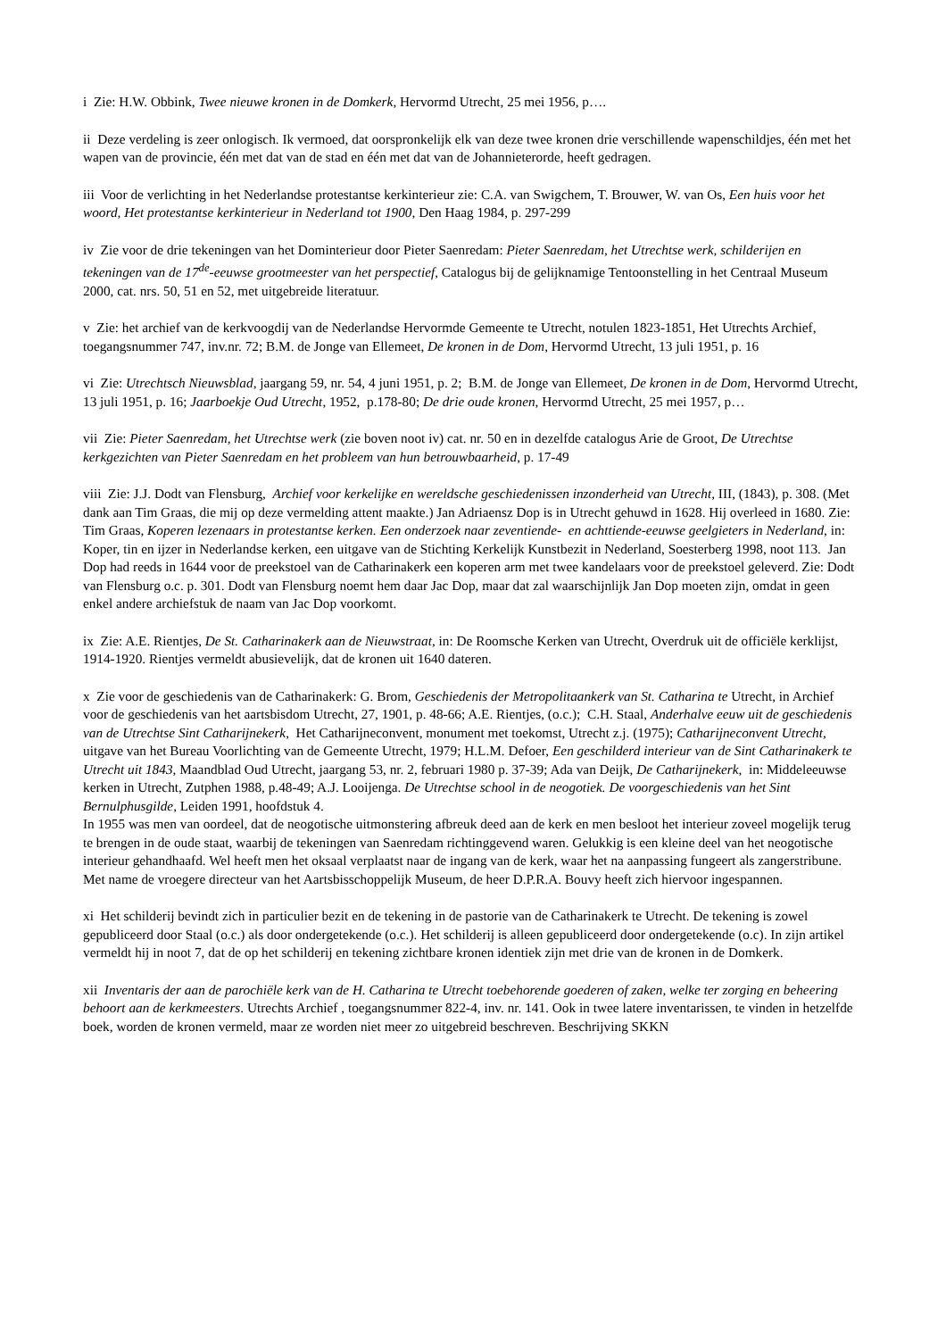i Zie: H.W. Obbink, Twee nieuwe kronen in de Domkerk, Hervormd Utrecht, 25 mei 1956, p….
ii Deze verdeling is zeer onlogisch. Ik vermoed, dat oorspronkelijk elk van deze twee kronen drie verschillende wapenschildjes, één met het wapen van de provincie, één met dat van de stad en één met dat van de Johannieterorde, heeft gedragen.
iii Voor de verlichting in het Nederlandse protestantse kerkinterieur zie: C.A. van Swigchem, T. Brouwer, W. van Os, Een huis voor het woord, Het protestantse kerkinterieur in Nederland tot 1900, Den Haag 1984, p. 297-299
iv Zie voor de drie tekeningen van het Dominterieur door Pieter Saenredam: Pieter Saenredam, het Utrechtse werk, schilderijen en tekeningen van de 17<sup>de</sup>-eeuwse grootmeester van het perspectief, Catalogus bij de gelijknamige Tentoonstelling in het Centraal Museum 2000, cat. nrs. 50, 51 en 52, met uitgebreide literatuur.
v Zie: het archief van de kerkvoogdij van de Nederlandse Hervormde Gemeente te Utrecht, notulen 1823-1851, Het Utrechts Archief, toegangsnummer 747, inv.nr. 72; B.M. de Jonge van Ellemeet, De kronen in de Dom, Hervormd Utrecht, 13 juli 1951, p. 16
vi Zie: Utrechtsch Nieuwsblad, jaargang 59, nr. 54, 4 juni 1951, p. 2; B.M. de Jonge van Ellemeet, De kronen in de Dom, Hervormd Utrecht, 13 juli 1951, p. 16; Jaarboekje Oud Utrecht, 1952, p.178-80; De drie oude kronen, Hervormd Utrecht, 25 mei 1957, p…
vii Zie: Pieter Saenredam, het Utrechtse werk (zie boven noot iv) cat. nr. 50 en in dezelfde catalogus Arie de Groot, De Utrechtse kerkgezichten van Pieter Saenredam en het probleem van hun betrouwbaarheid, p. 17-49
viii Zie: J.J. Dodt van Flensburg, Archief voor kerkelijke en wereldsche geschiedenissen inzonderheid van Utrecht, III, (1843), p. 308. (Met dank aan Tim Graas, die mij op deze vermelding attent maakte.) Jan Adriaensz Dop is in Utrecht gehuwd in 1628. Hij overleed in 1680. Zie: Tim Graas, Koperen lezenaars in protestantse kerken. Een onderzoek naar zeventiende- en achttiende-eeuwse geelgieters in Nederland, in: Koper, tin en ijzer in Nederlandse kerken, een uitgave van de Stichting Kerkelijk Kunstbezit in Nederland, Soesterberg 1998, noot 113. Jan Dop had reeds in 1644 voor de preekstoel van de Catharinakerk een koperen arm met twee kandelaars voor de preekstoel geleverd. Zie: Dodt van Flensburg o.c. p. 301. Dodt van Flensburg noemt hem daar Jac Dop, maar dat zal waarschijnlijk Jan Dop moeten zijn, omdat in geen enkel andere archiefstuk de naam van Jac Dop voorkomt.
ix Zie: A.E. Rientjes, De St. Catharinakerk aan de Nieuwstraat, in: De Roomsche Kerken van Utrecht, Overdruk uit de officiële kerklijst, 1914-1920. Rientjes vermeldt abusievelijk, dat de kronen uit 1640 dateren.
x Zie voor de geschiedenis van de Catharinakerk: G. Brom, Geschiedenis der Metropolitaankerk van St. Catharina te Utrecht, in Archief voor de geschiedenis van het aartsbisdom Utrecht, 27, 1901, p. 48-66; A.E. Rientjes, (o.c.); C.H. Staal, Anderhalve eeuw uit de geschiedenis van de Utrechtse Sint Catharijnekerk, Het Catharijneconvent, monument met toekomst, Utrecht z.j. (1975); Catharijneconvent Utrecht, uitgave van het Bureau Voorlichting van de Gemeente Utrecht, 1979; H.L.M. Defoer, Een geschilderd interieur van de Sint Catharinakerk te Utrecht uit 1843, Maandblad Oud Utrecht, jaargang 53, nr. 2, februari 1980 p. 37-39; Ada van Deijk, De Catharijnekerk, in: Middeleeuwse kerken in Utrecht, Zutphen 1988, p.48-49; A.J. Looijenga. De Utrechtse school in de neogotiek. De voorgeschiedenis van het Sint Bernulphusgilde, Leiden 1991, hoofdstuk 4.
In 1955 was men van oordeel, dat de neogotische uitmonstering afbreuk deed aan de kerk en men besloot het interieur zoveel mogelijk terug te brengen in de oude staat, waarbij de tekeningen van Saenredam richtinggevend waren. Gelukkig is een kleine deel van het neogotische interieur gehandhaafd. Wel heeft men het oksaal verplaatst naar de ingang van de kerk, waar het na aanpassing fungeert als zangerstribune. Met name de vroegere directeur van het Aartsbisschoppelijk Museum, de heer D.P.R.A. Bouvy heeft zich hiervoor ingespannen.
xi Het schilderij bevindt zich in particulier bezit en de tekening in de pastorie van de Catharinakerk te Utrecht. De tekening is zowel gepubliceerd door Staal (o.c.) als door ondergetekende (o.c.). Het schilderij is alleen gepubliceerd door ondergetekende (o.c). In zijn artikel vermeldt hij in noot 7, dat de op het schilderij en tekening zichtbare kronen identiek zijn met drie van de kronen in de Domkerk.
xii Inventaris der aan de parochiële kerk van de H. Catharina te Utrecht toebehorende goederen of zaken, welke ter zorging en beheering behoort aan de kerkmeesters. Utrechts Archief , toegangsnummer 822-4, inv. nr. 141. Ook in twee latere inventarissen, te vinden in hetzelfde boek, worden de kronen vermeld, maar ze worden niet meer zo uitgebreid beschreven. Beschrijving SKKN